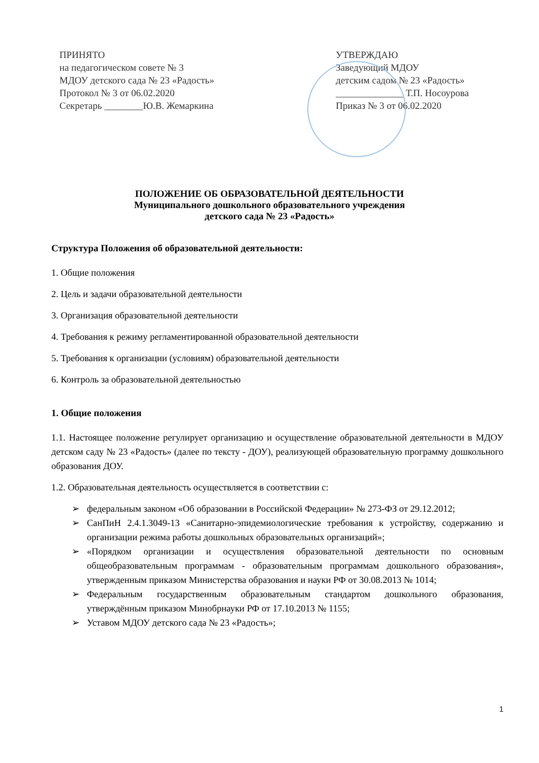ПРИНЯТО
на педагогическом совете № 3
МДОУ детского сада № 23 «Радость»
Протокол № 3 от 06.02.2020
Секретарь ________Ю.В. Жемаркина
УТВЕРЖДАЮ
Заведующий МДОУ
детским садом № 23 «Радость»
______________ Т.П. Носоурова
Приказ № 3 от 06.02.2020
ПОЛОЖЕНИЕ ОБ ОБРАЗОВАТЕЛЬНОЙ ДЕЯТЕЛЬНОСТИ
Муниципального дошкольного образовательного учреждения
детского сада № 23 «Радость»
Структура Положения об образовательной деятельности:
1. Общие положения
2. Цель и задачи образовательной деятельности
3. Организация образовательной деятельности
4. Требования к режиму регламентированной образовательной деятельности
5. Требования к организации (условиям) образовательной деятельности
6. Контроль за образовательной деятельностью
1. Общие положения
1.1. Настоящее положение регулирует организацию и осуществление образовательной деятельности в МДОУ детском саду № 23 «Радость» (далее по тексту - ДОУ), реализующей образовательную программу дошкольного образования ДОУ.
1.2. Образовательная деятельность осуществляется в соответствии с:
➢ федеральным законом «Об образовании в Российской Федерации» № 273-ФЗ от 29.12.2012;
➢ СанПиН 2.4.1.3049-13 «Санитарно-эпидемиологические требования к устройству, содержанию и организации режима работы дошкольных образовательных организаций»;
➢ «Порядком организации и осуществления образовательной деятельности по основным общеобразовательным программам - образовательным программам дошкольного образования», утвержденным приказом Министерства образования и науки РФ от 30.08.2013 № 1014;
➢ Федеральным государственным образовательным стандартом дошкольного образования, утверждённым приказом Минобрнауки РФ от 17.10.2013 № 1155;
➢ Уставом МДОУ детского сада № 23 «Радость»;
1